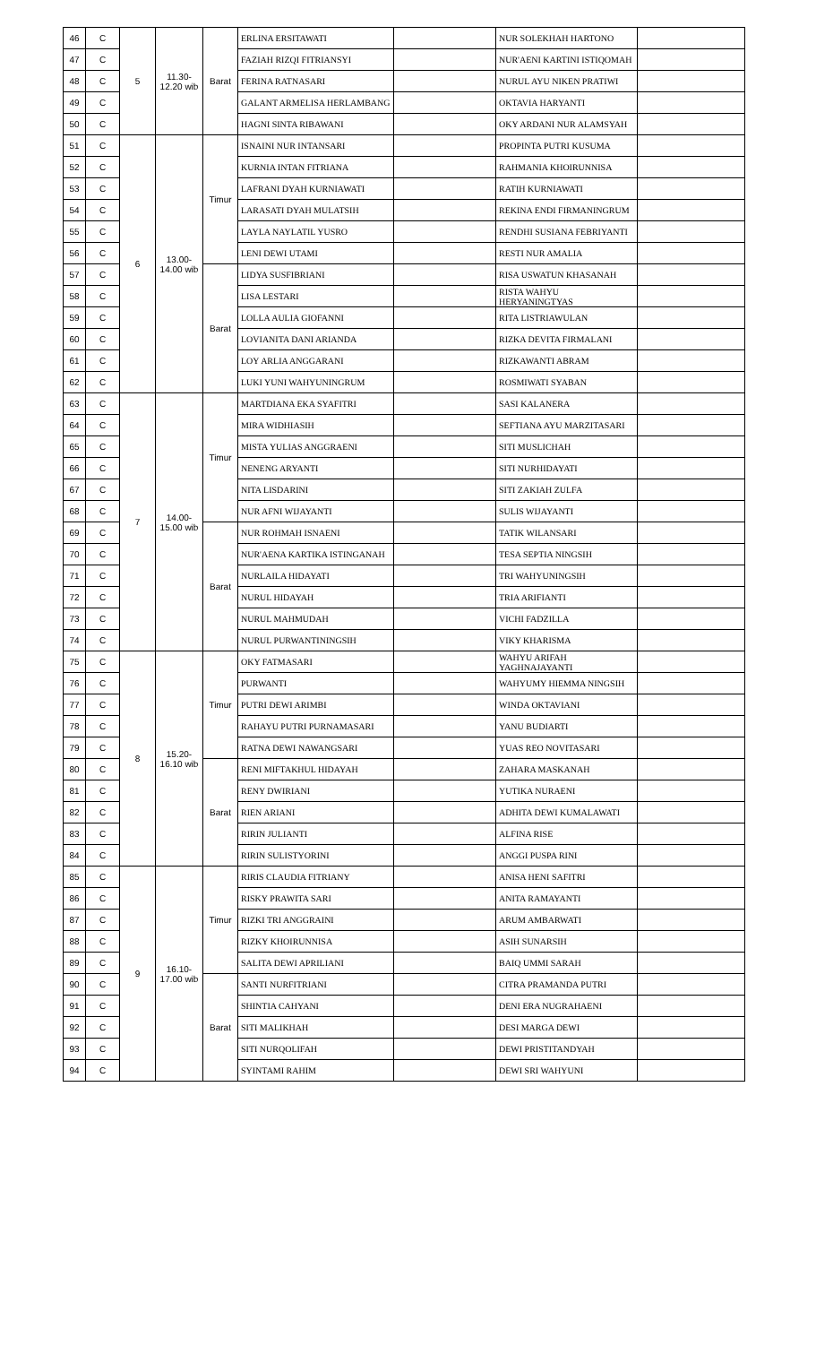| 46 | C | 5 | 11.30- 12.20 wib | Barat | ERLINA ERSITAWATI | | NUR SOLEKHAH HARTONO | |
| 47 | C | | | | FAZIAH RIZQI FITRIANSYI | | NUR'AENI KARTINI ISTIQOMAH | |
| 48 | C | | | | FERINA RATNASARI | | NURUL AYU NIKEN PRATIWI | |
| 49 | C | | | | GALANT ARMELISA HERLAMBANG | | OKTAVIA HARYANTI | |
| 50 | C | | | | HAGNI SINTA RIBAWANI | | OKY ARDANI NUR ALAMSYAH | |
| 51 | C | 6 | 13.00- 14.00 wib | Timur | ISNAINI NUR INTANSARI | | PROPINTA PUTRI KUSUMA | |
| 52 | C | | | | KURNIA INTAN FITRIANA | | RAHMANIA KHOIRUNNISA | |
| 53 | C | | | | LAFRANI DYAH KURNIAWATI | | RATIH KURNIAWATI | |
| 54 | C | | | | LARASATI DYAH MULATSIH | | REKINA ENDI FIRMANINGRUM | |
| 55 | C | | | | LAYLA NAYLATIL YUSRO | | RENDHI SUSIANA FEBRIYANTI | |
| 56 | C | | | | LENI DEWI UTAMI | | RESTI NUR AMALIA | |
| 57 | C | | | Barat | LIDYA SUSFIBRIANI | | RISA USWATUN KHASANAH | |
| 58 | C | | | | LISA LESTARI | | RISTA WAHYU HERYANINGTYAS | |
| 59 | C | | | | LOLLA AULIA GIOFANNI | | RITA LISTRIAWULAN | |
| 60 | C | | | | LOVIANITA DANI ARIANDA | | RIZKA DEVITA FIRMALANI | |
| 61 | C | | | | LOY ARLIA ANGGARANI | | RIZKAWANTI ABRAM | |
| 62 | C | | | | LUKI YUNI WAHYUNINGRUM | | ROSMIWATI SYABAN | |
| 63 | C | 7 | 14.00- 15.00 wib | Timur | MARTDIANA EKA SYAFITRI | | SASI KALANERA | |
| 64 | C | | | | MIRA WIDHIASIH | | SEFTIANA AYU MARZITASARI | |
| 65 | C | | | | MISTA YULIAS ANGGRAENI | | SITI MUSLICHAH | |
| 66 | C | | | | NENENG ARYANTI | | SITI NURHIDAYATI | |
| 67 | C | | | | NITA LISDARINI | | SITI ZAKIAH ZULFA | |
| 68 | C | | | | NUR AFNI WIJAYANTI | | SULIS WIJAYANTI | |
| 69 | C | | | Barat | NUR ROHMAH ISNAENI | | TATIK WILANSARI | |
| 70 | C | | | | NUR'AENA KARTIKA ISTINGANAH | | TESA SEPTIA NINGSIH | |
| 71 | C | | | | NURLAILA HIDAYATI | | TRI WAHYUNINGSIH | |
| 72 | C | | | | NURUL HIDAYAH | | TRIA ARIFIANTI | |
| 73 | C | | | | NURUL MAHMUDAH | | VICHI FADZILLA | |
| 74 | C | | | | NURUL PURWANTININGSIH | | VIKY KHARISMA | |
| 75 | C | 8 | 15.20- 16.10 wib | Timur | OKY FATMASARI | | WAHYU ARIFAH YAGHNAJAYANTI | |
| 76 | C | | | | PURWANTI | | WAHYUMY HIEMMA NINGSIH | |
| 77 | C | | | | PUTRI DEWI ARIMBI | | WINDA OKTAVIANI | |
| 78 | C | | | | RAHAYU PUTRI PURNAMASARI | | YANU BUDIARTI | |
| 79 | C | | | | RATNA DEWI NAWANGSARI | | YUAS REO NOVITASARI | |
| 80 | C | | | Barat | RENI MIFTAKHUL HIDAYAH | | ZAHARA MASKANAH | |
| 81 | C | | | | RENY DWIRIANI | | YUTIKA NURAENI | |
| 82 | C | | | | RIEN ARIANI | | ADHITA DEWI KUMALAWATI | |
| 83 | C | | | | RIRIN JULIANTI | | ALFINA RISE | |
| 84 | C | | | | RIRIN SULISTYORINI | | ANGGI PUSPA RINI | |
| 85 | C | 9 | 16.10- 17.00 wib | Timur | RIRIS CLAUDIA FITRIANY | | ANISA HENI SAFITRI | |
| 86 | C | | | | RISKY PRAWITA SARI | | ANITA RAMAYANTI | |
| 87 | C | | | | RIZKI TRI ANGGRAINI | | ARUM AMBARWATI | |
| 88 | C | | | | RIZKY KHOIRUNNISA | | ASIH SUNARSIH | |
| 89 | C | | | | SALITA DEWI APRILIANI | | BAIQ UMMI SARAH | |
| 90 | C | | | Barat | SANTI NURFITRIANI | | CITRA PRAMANDA PUTRI | |
| 91 | C | | | | SHINTIA CAHYANI | | DENI ERA NUGRAHAENI | |
| 92 | C | | | | SITI MALIKHAH | | DESI MARGA DEWI | |
| 93 | C | | | | SITI NURQOLIFAH | | DEWI PRISTITANDYAH | |
| 94 | C | | | | SYINTAMI RAHIM | | DEWI SRI WAHYUNI | |